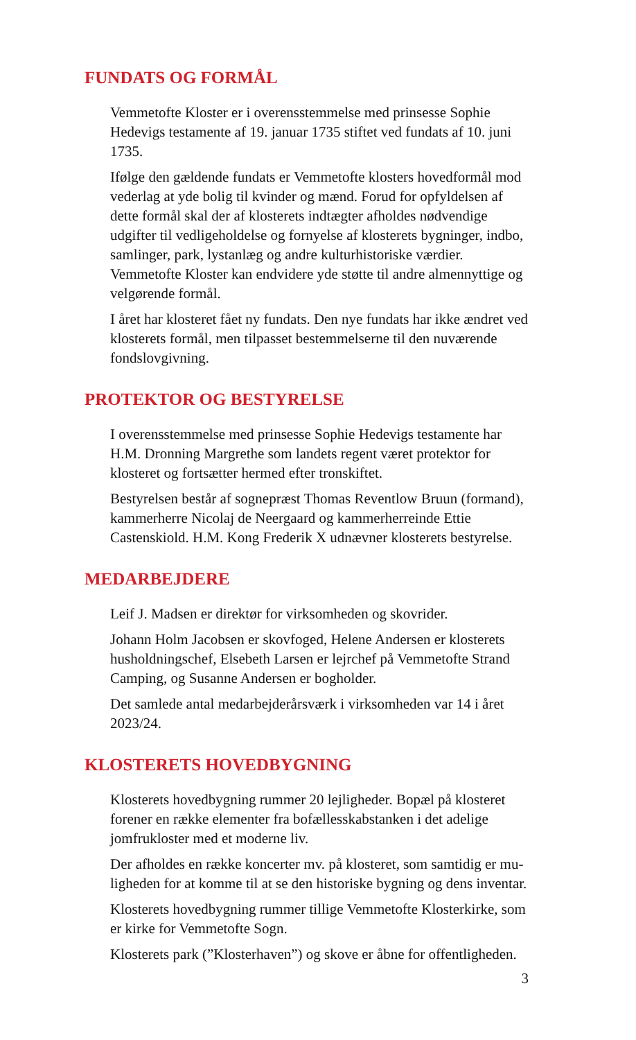FUNDATS OG FORMÅL
Vemmetofte Kloster er i overensstemmelse med prinsesse Sophie Hedevigs testamente af 19. januar 1735 stiftet ved fundats af 10. juni 1735.
Ifølge den gældende fundats er Vemmetofte klosters hovedformål mod vederlag at yde bolig til kvinder og mænd. Forud for op­fyldelsen af dette formål skal der af klosterets indtægter afholdes nødvendige udgifter til vedligeholdelse og fornyelse af klosterets bygninger, indbo, samlinger, park, lystanlæg og andre kulturhi­storiske værdier. Vemmetofte Kloster kan endvidere yde støtte til andre almennyttige og velgørende formål.
I året har klosteret fået ny fundats. Den nye fundats har ikke ændret ved klosterets formål, men tilpasset bestemmelserne til den nuværende fondslovgivning.
PROTEKTOR OG BESTYRELSE
I overensstemmelse med prinsesse Sophie Hedevigs testamente har H.M. Dronning Margrethe som landets regent været protektor for klosteret og fortsætter hermed efter tronskiftet.
Bestyrelsen består af sognepræst Thomas Reventlow Bruun (for­mand), kammerherre Nicolaj de Neergaard og kammerherreinde Ettie Castenskiold. H.M. Kong Frederik X udnævner klosterets bestyrelse.
MEDARBEJDERE
Leif J. Madsen er direktør for virksomheden og skovrider.
Johann Holm Jacobsen er skovfoged, Helene Andersen er kloste­rets husholdningschef, Elsebeth Larsen er lejrchef på Vemmetofte Strand Camping, og Susanne Andersen er bogholder.
Det samlede antal medarbejderårsværk i virksomheden var 14 i året 2023/24.
KLOSTERETS HOVEDBYGNING
Klosterets hovedbygning rummer 20 lejligheder. Bopæl på klo­steret forener en række elementer fra bofællesskabstanken i det adelige jomfrukloster med et moderne liv.
Der afholdes en række koncerter mv. på klosteret, som samtidig er mu­ligheden for at komme til at se den historiske bygning og dens inventar.
Klosterets hovedbygning rummer tillige Vemmetofte Kloster­kirke, som er kirke for Vemmetofte Sogn.
Klosterets park (”Klosterhaven”) og skove er åbne for offentligheden.
3